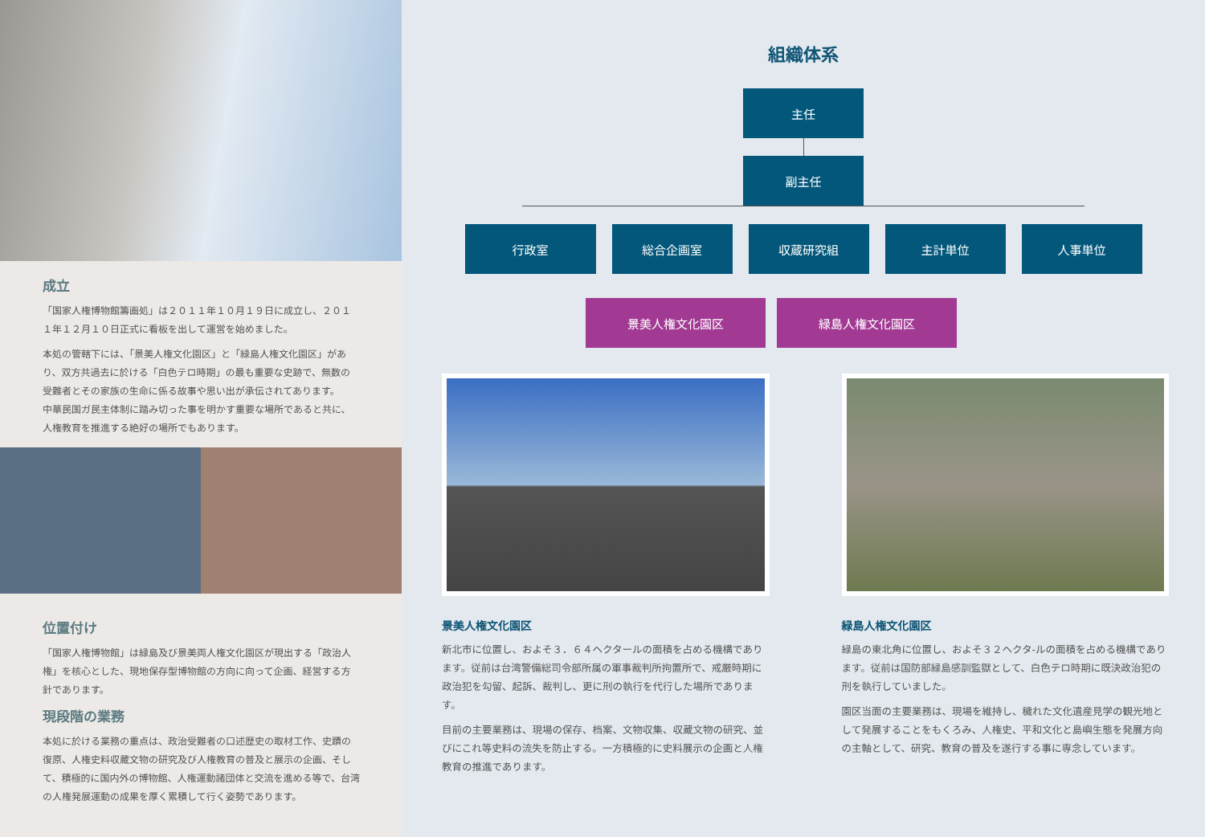成立
「国家人権博物館籌画処」は２０１１年１０月１９日に成立し、２０１１年１２月１０日正式に看板を出して運営を始めました。
本処の管轄下には、「景美人権文化園区」と「緑島人権文化園区」があり、双方共過去に於ける「白色テロ時期」の最も重要な史跡で、無数の受難者とその家族の生命に係る故事や思い出が承伝されてあります。
中華民国ガ民主体制に踏み切った事を明かす重要な場所であると共に、人権教育を推進する絶好の場所でもあります。
位置付け
「国家人権博物館」は緑島及び景美両人権文化園区が現出する「政治人権」を核心とした、現地保存型博物館の方向に向って企画、経営する方針であります。
現段階の業務
本処に於ける業務の重点は、政治受難者の口述歴史の取材工作、史蹟の復原、人権史料収蔵文物の研究及び人権教育の普及と展示の企画、そして、積極的に国内外の博物館、人権運動諸団体と交流を進める等で、台湾の人権発展運動の成果を厚く累積して行く姿勢であります。
組織体系
主任
副主任
行政室 総合企画室 収蔵研究組 主計単位 人事単位
景美人権文化園区 緑島人権文化園区
景美人権文化園区
新北市に位置し、およそ３．６４ヘクタールの面積を占める機構であります。従前は台湾警備総司令部所属の軍事裁判所拘置所で、戒厳時期に政治犯を勾留、起訴、裁判し、更に刑の執行を代行した場所であります。
目前の主要業務は、現場の保存、档案、文物収集、収蔵文物の研究、並びにこれ等史料の流失を防止する。一方積極的に史料展示の企画と人権教育の推進であります。
緑島人権文化園区
緑島の東北角に位置し、およそ３２ヘクタ-ルの面積を占める機構であります。従前は国防部緑島感訓監獄として、白色テロ時期に既決政治犯の刑を執行していました。
園区当面の主要業務は、現場を維持し、穢れた文化遺産見学の観光地として発展することをもくろみ、人権史、平和文化と島嶼生態を発展方向の主軸として、研究、教育の普及を遂行する事に専念しています。